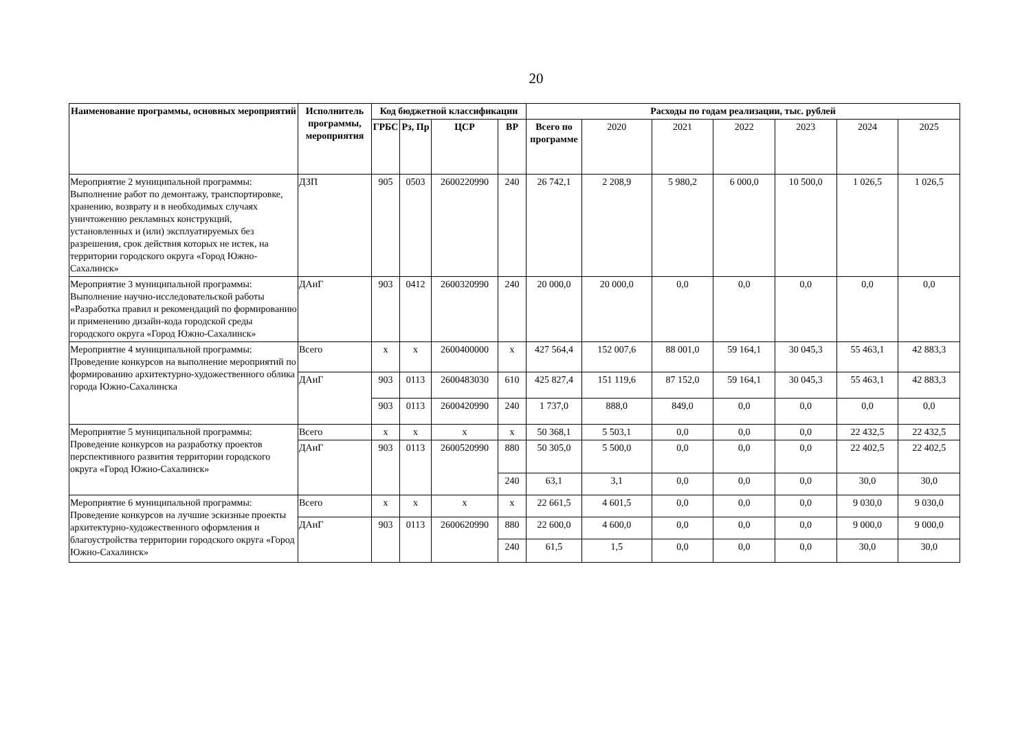20
| Наименование программы, основных мероприятий | Исполнитель программы, мероприятия | Код бюджетной классификации | | | | Расходы по годам реализации, тыс. рублей | | | | | | |
| --- | --- | --- | --- | --- | --- | --- | --- | --- | --- | --- | --- | --- |
| | | ГРБС | Рз, Пр | ЦСР | ВР | Всего по программе | 2020 | 2021 | 2022 | 2023 | 2024 | 2025 |
| Мероприятие 2 муниципальной программы: Выполнение работ по демонтажу, транспортировке, хранению, возврату и в необходимых случаях уничтожению рекламных конструкций, установленных и (или) эксплуатируемых без разрешения, срок действия которых не истек, на территории городского округа «Город Южно-Сахалинск» | ДЗП | 905 | 0503 | 2600220990 | 240 | 26 742,1 | 2 208,9 | 5 980,2 | 6 000,0 | 10 500,0 | 1 026,5 | 1 026,5 |
| Мероприятие 3 муниципальной программы: Выполнение научно-исследовательской работы «Разработка правил и рекомендаций по формированию и применению дизайн-кода городской среды городского округа «Город Южно-Сахалинск» | ДАиГ | 903 | 0412 | 2600320990 | 240 | 20 000,0 | 20 000,0 | 0,0 | 0,0 | 0,0 | 0,0 | 0,0 |
| Мероприятие 4 муниципальной программы: Проведение конкурсов на выполнение мероприятий по формированию архитектурно-художественного облика города Южно-Сахалинска | Всего | х | х | 2600400000 | х | 427 564,4 | 152 007,6 | 88 001,0 | 59 164,1 | 30 045,3 | 55 463,1 | 42 883,3 |
| | ДАиГ | 903 | 0113 | 2600483030 | 610 | 425 827,4 | 151 119,6 | 87 152,0 | 59 164,1 | 30 045,3 | 55 463,1 | 42 883,3 |
| | | 903 | 0113 | 2600420990 | 240 | 1 737,0 | 888,0 | 849,0 | 0,0 | 0,0 | 0,0 | 0,0 |
| Мероприятие 5 муниципальной программы: Проведение конкурсов на разработку проектов перспективного развития территории городского округа «Город Южно-Сахалинск» | Всего | х | х | х | х | 50 368,1 | 5 503,1 | 0,0 | 0,0 | 0,0 | 22 432,5 | 22 432,5 |
| | ДАиГ | 903 | 0113 | 2600520990 | 880 | 50 305,0 | 5 500,0 | 0,0 | 0,0 | 0,0 | 22 402,5 | 22 402,5 |
| | | | | | 240 | 63,1 | 3,1 | 0,0 | 0,0 | 0,0 | 30,0 | 30,0 |
| Мероприятие 6 муниципальной программы: Проведение конкурсов на лучшие эскизные проекты архитектурно-художественного оформления и благоустройства территории городского округа «Город Южно-Сахалинск» | Всего | х | х | х | х | 22 661,5 | 4 601,5 | 0,0 | 0,0 | 0,0 | 9 030,0 | 9 030,0 |
| | ДАиГ | 903 | 0113 | 2600620990 | 880 | 22 600,0 | 4 600,0 | 0,0 | 0,0 | 0,0 | 9 000,0 | 9 000,0 |
| | | | | | 240 | 61,5 | 1,5 | 0,0 | 0,0 | 0,0 | 30,0 | 30,0 |